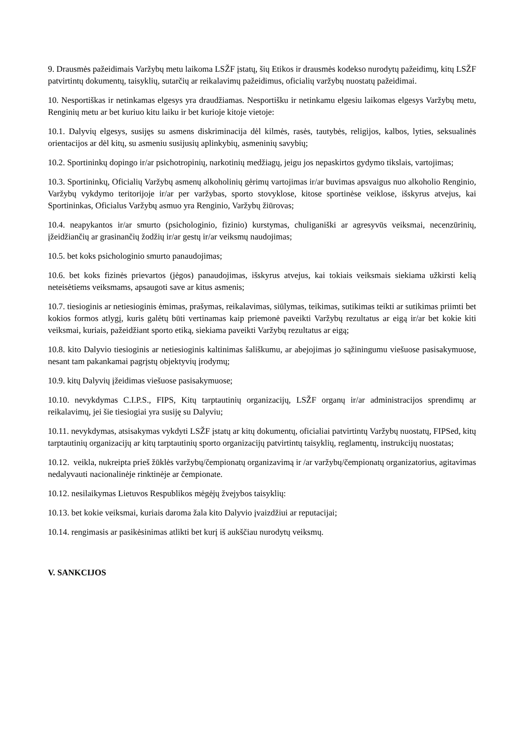9. Drausmės pažeidimais Varžybų metu laikoma LSŽF įstatų, šių Etikos ir drausmės kodekso nurodytų pažeidimų, kitų LSŽF patvirtintų dokumentų, taisyklių, sutarčių ar reikalavimų pažeidimus, oficialių varžybų nuostatų pažeidimai.
10. Nesportiškas ir netinkamas elgesys yra draudžiamas. Nesportišku ir netinkamu elgesiu laikomas elgesys Varžybų metu, Renginių metu ar bet kuriuo kitu laiku ir bet kurioje kitoje vietoje:
10.1. Dalyvių elgesys, susijęs su asmens diskriminacija dėl kilmės, rasės, tautybės, religijos, kalbos, lyties, seksualinės orientacijos ar dėl kitų, su asmeniu susijusių aplinkybių, asmeninių savybių;
10.2. Sportininkų dopingo ir/ar psichotropinių, narkotinių medžiagų, jeigu jos nepaskirtos gydymo tikslais, vartojimas;
10.3. Sportininkų, Oficialių Varžybų asmenų alkoholinių gėrimų vartojimas ir/ar buvimas apsvaigus nuo alkoholio Renginio, Varžybų vykdymo teritorijoje ir/ar per varžybas, sporto stovyklose, kitose sportinėse veiklose, išskyrus atvejus, kai Sportininkas, Oficialus Varžybų asmuo yra Renginio, Varžybų žiūrovas;
10.4. neapykantos ir/ar smurto (psichologinio, fizinio) kurstymas, chuliganiški ar agresyvūs veiksmai, necenzūrinių, įžeidžiančių ar grasinančių žodžių ir/ar gestų ir/ar veiksmų naudojimas;
10.5. bet koks psichologinio smurto panaudojimas;
10.6. bet koks fizinės prievartos (jėgos) panaudojimas, išskyrus atvejus, kai tokiais veiksmais siekiama užkirsti kelią neteisėtiems veiksmams, apsaugoti save ar kitus asmenis;
10.7. tiesioginis ar netiesioginis ėmimas, prašymas, reikalavimas, siūlymas, teikimas, sutikimas teikti ar sutikimas priimti bet kokios formos atlygį, kuris galėtų būti vertinamas kaip priemonė paveikti Varžybų rezultatus ar eigą ir/ar bet kokie kiti veiksmai, kuriais, pažeidžiant sporto etiką, siekiama paveikti Varžybų rezultatus ar eigą;
10.8. kito Dalyvio tiesioginis ar netiesioginis kaltinimas šališkumu, ar abejojimas jo sąžiningumu viešuose pasisakymuose, nesant tam pakankamai pagrįstų objektyvių įrodymų;
10.9. kitų Dalyvių įžeidimas viešuose pasisakymuose;
10.10. nevykdymas C.I.P.S., FIPS, Kitų tarptautinių organizacijų, LSŽF organų ir/ar administracijos sprendimų ar reikalavimų, jei šie tiesiogiai yra susiję su Dalyviu;
10.11. nevykdymas, atsisakymas vykdyti LSŽF įstatų ar kitų dokumentų, oficialiai patvirtintų Varžybų nuostatų, FIPSed, kitų tarptautinių organizacijų ar kitų tarptautinių sporto organizacijų patvirtintų taisyklių, reglamentų, instrukcijų nuostatas;
10.12. veikla, nukreipta prieš žūklės varžybų/čempionatų organizavimą ir /ar varžybų/čempionatų organizatorius, agitavimas nedalyvauti nacionalinėje rinktinėje ar čempionate.
10.12. nesilaikymas Lietuvos Respublikos mėgėjų žvejybos taisyklių:
10.13. bet kokie veiksmai, kuriais daroma žala kito Dalyvio įvaizdžiui ar reputacijai;
10.14. rengimasis ar pasikėsinimas atlikti bet kurį iš aukščiau nurodytų veiksmų.
V. SANKCIJOS